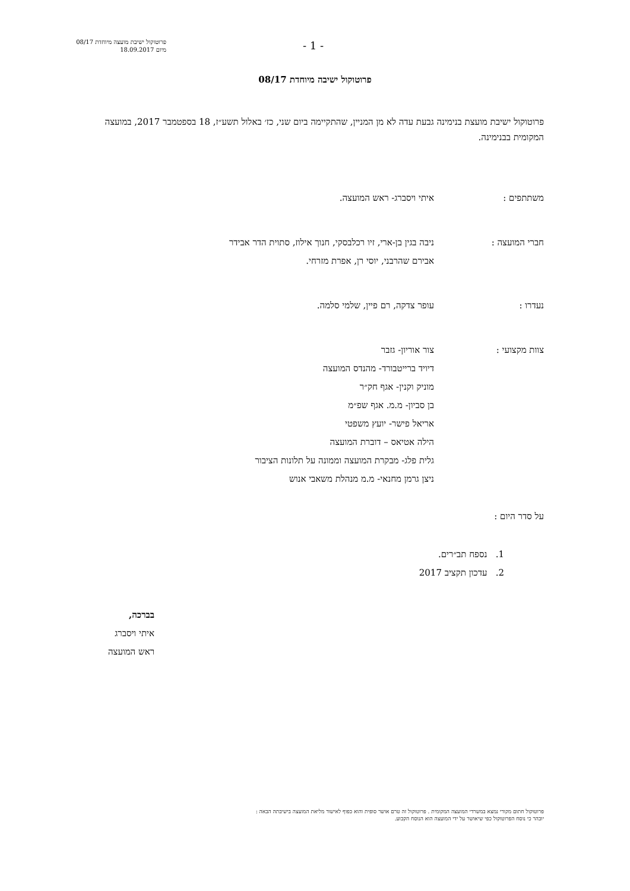פרוטוקול ישיבת מועצה מיוחדת 08/17
מיום 18.09.2017
- 1 -
פרוטוקול ישיבה מיוחדת 08/17
פרוטוקול ישיבת מועצת בנימינה גבעת עדה לא מן המניין, שהתקיימה ביום שני, כז׳ באלול תשע״ז, 18 בספטמבר 2017, במועצה המקומית בבנימינה.
משתתפים : איתי ויסברג- ראש המועצה.
חברי המועצה : ניבה בגין בן-ארי, זיו רכלבסקי, חנוך אילוז, סתוית הדר אבידר
אבירם שהרבני, יוסי רן, אפרת מזרחי.
נעדרו : עופר צדקה, רם פיין, שלמי סלמה.
צוות מקצועי : צור אוריון- גזבר
דיויד ברייטבורד- מהנדס המועצה
מוניק וקנין- אגף חק״ר
בן סביון- מ.מ. אגף שפ״מ
אריאל פישר- יועץ משפטי
הילה אטיאס – דוברת המועצה
גלית פלג- מבקרת המועצה וממונה על תלונות הציבור
ניצן גרמן מחנאי- מ.מ מנהלת משאבי אנוש
על סדר היום :
1. נספח תב״רים.
2. עדכון תקציב 2017
בברכה,
איתי ויסברג
ראש המועצה
פרוטוקול חתום מקורי נמצא במשרדי המועצה המקומית . פרוטוקול זה טרם אושר סופית והוא כפוף לאישור מליאת המועצה בישיבתה הבאה :
יובהר כי נוסח הפרוטוקול כפי שיאושר על ידי המועצה הוא הנוסח הקבוע.